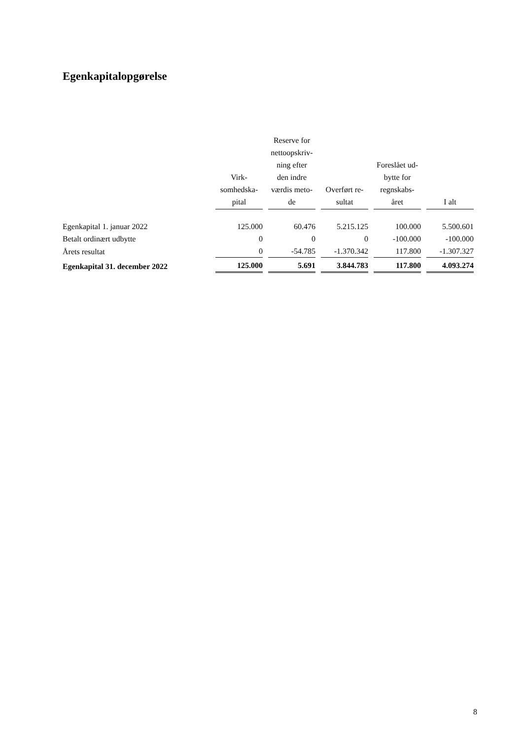Egenkapitalopgørelse
| | Virk- somhedska- pital | | Reserve for nettoopskriv- ning efter den indre værdis meto- de | | Overført re- sultat | | Foreslået ud- bytte for regnskabs- året | | I alt |
| --- | --- | --- | --- | --- | --- | --- | --- | --- | --- |
| Egenkapital 1. januar 2022 | 125.000 | | 60.476 | | 5.215.125 | | 100.000 | | 5.500.601 |
| Betalt ordinært udbytte | 0 | | 0 | | 0 | | -100.000 | | -100.000 |
| Årets resultat | 0 | | -54.785 | | -1.370.342 | | 117.800 | | -1.307.327 |
| Egenkapital 31. december 2022 | 125.000 | | 5.691 | | 3.844.783 | | 117.800 | | 4.093.274 |
8